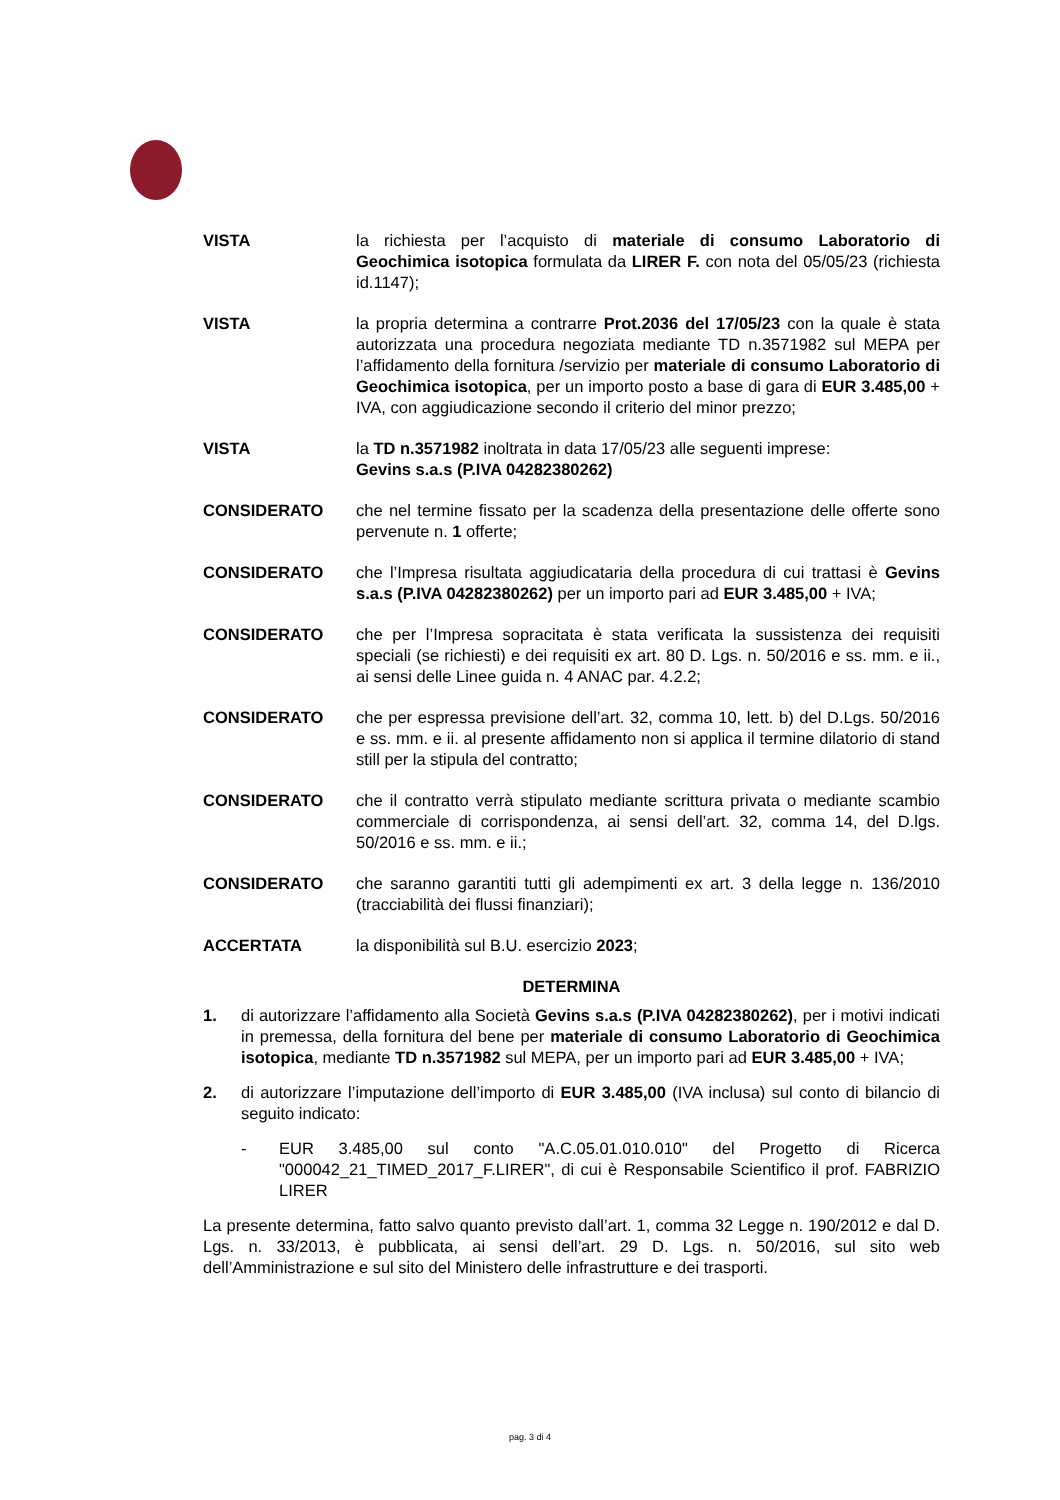VISTA la richiesta per l’acquisto di materiale di consumo Laboratorio di Geochimica isotopica formulata da LIRER F. con nota del 05/05/23 (richiesta id.1147);
VISTA la propria determina a contrarre Prot.2036 del 17/05/23 con la quale è stata autorizzata una procedura negoziata mediante TD n.3571982 sul MEPA per l’affidamento della fornitura /servizio per materiale di consumo Laboratorio di Geochimica isotopica, per un importo posto a base di gara di EUR 3.485,00 + IVA, con aggiudicazione secondo il criterio del minor prezzo;
VISTA la TD n.3571982 inoltrata in data 17/05/23 alle seguenti imprese:
Gevins s.a.s (P.IVA 04282380262)
CONSIDERATO che nel termine fissato per la scadenza della presentazione delle offerte sono pervenute n. 1 offerte;
CONSIDERATO che l’Impresa risultata aggiudicataria della procedura di cui trattasi è Gevins s.a.s (P.IVA 04282380262) per un importo pari ad EUR 3.485,00 + IVA;
CONSIDERATO che per l’Impresa sopracitata è stata verificata la sussistenza dei requisiti speciali (se richiesti) e dei requisiti ex art. 80 D. Lgs. n. 50/2016 e ss. mm. e ii., ai sensi delle Linee guida n. 4 ANAC par. 4.2.2;
CONSIDERATO che per espressa previsione dell’art. 32, comma 10, lett. b) del D.Lgs. 50/2016 e ss. mm. e ii. al presente affidamento non si applica il termine dilatorio di stand still per la stipula del contratto;
CONSIDERATO che il contratto verrà stipulato mediante scrittura privata o mediante scambio commerciale di corrispondenza, ai sensi dell’art. 32, comma 14, del D.lgs. 50/2016 e ss. mm. e ii.;
CONSIDERATO che saranno garantiti tutti gli adempimenti ex art. 3 della legge n. 136/2010 (tracciabilità dei flussi finanziari);
ACCERTATA la disponibilità sul B.U. esercizio 2023;
DETERMINA
1. di autorizzare l’affidamento alla Società Gevins s.a.s (P.IVA 04282380262), per i motivi indicati in premessa, della fornitura del bene per materiale di consumo Laboratorio di Geochimica isotopica, mediante TD n.3571982 sul MEPA, per un importo pari ad EUR 3.485,00 + IVA;
2. di autorizzare l’imputazione dell’importo di EUR 3.485,00 (IVA inclusa) sul conto di bilancio di seguito indicato:
- EUR 3.485,00 sul conto "A.C.05.01.010.010" del Progetto di Ricerca "000042_21_TIMED_2017_F.LIRER", di cui è Responsabile Scientifico il prof. FABRIZIO LIRER
La presente determina, fatto salvo quanto previsto dall’art. 1, comma 32 Legge n. 190/2012 e dal D. Lgs. n. 33/2013, è pubblicata, ai sensi dell’art. 29 D. Lgs. n. 50/2016, sul sito web dell’Amministrazione e sul sito del Ministero delle infrastrutture e dei trasporti.
pag. 3 di 4